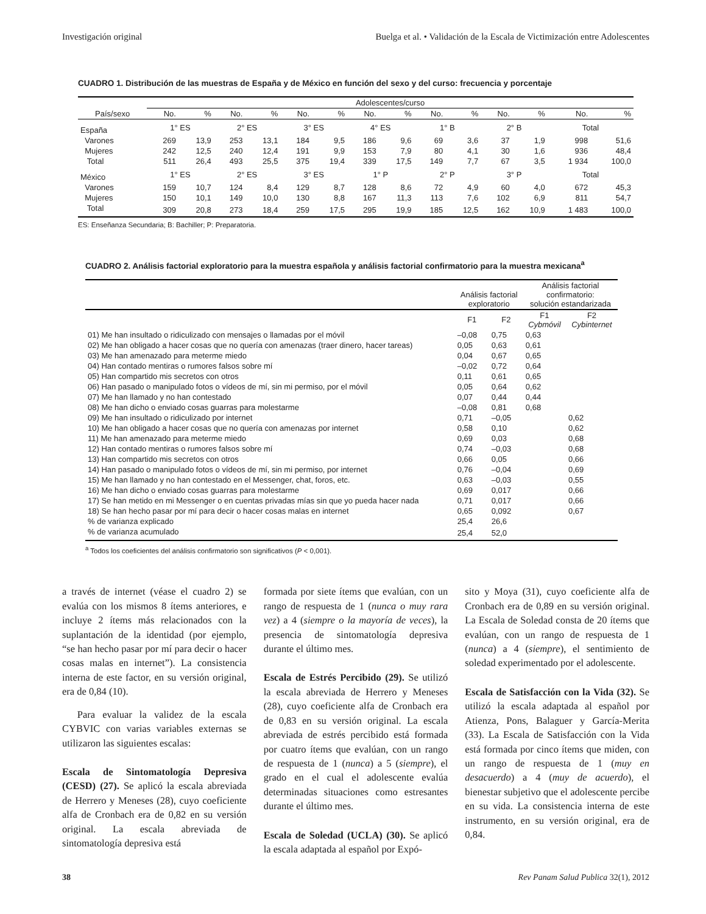Investigación original Buelga et al. • Validación de la Escala de Victimización entre Adolescentes
CUADRO 1. Distribución de las muestras de España y de México en función del sexo y del curso: frecuencia y porcentaje
| | Adolescentes/curso | | | | | | | | | | | | | |
| --- | --- | --- | --- | --- | --- | --- | --- | --- | --- | --- | --- | --- | --- | --- |
| País/sexo | No. | % | No. | % | No. | % | No. | % | No. | % | No. | % | No. | % |
| España | 1° ES | | 2° ES | | 3° ES | | 4° ES | | 1° B | | 2° B | | Total | |
| Varones | 269 | 13,9 | 253 | 13,1 | 184 | 9,5 | 186 | 9,6 | 69 | 3,6 | 37 | 1,9 | 998 | 51,6 |
| Mujeres | 242 | 12,5 | 240 | 12,4 | 191 | 9,9 | 153 | 7,9 | 80 | 4,1 | 30 | 1,6 | 936 | 48,4 |
| Total | 511 | 26,4 | 493 | 25,5 | 375 | 19,4 | 339 | 17,5 | 149 | 7,7 | 67 | 3,5 | 1 934 | 100,0 |
| México | 1° ES | | 2° ES | | 3° ES | | 1° P | | 2° P | | 3° P | | Total | |
| Varones | 159 | 10,7 | 124 | 8,4 | 129 | 8,7 | 128 | 8,6 | 72 | 4,9 | 60 | 4,0 | 672 | 45,3 |
| Mujeres | 150 | 10,1 | 149 | 10,0 | 130 | 8,8 | 167 | 11,3 | 113 | 7,6 | 102 | 6,9 | 811 | 54,7 |
| Total | 309 | 20,8 | 273 | 18,4 | 259 | 17,5 | 295 | 19,9 | 185 | 12,5 | 162 | 10,9 | 1 483 | 100,0 |
ES: Enseñanza Secundaria; B: Bachiller; P: Preparatoria.
CUADRO 2. Análisis factorial exploratorio para la muestra española y análisis factorial confirmatorio para la muestra mexicana<sup>a</sup>
| | Análisis factorial exploratorio | | Análisis factorial confirmatorio: solución estandarizada | |
| --- | --- | --- | --- | --- |
| | F1 | F2 | F1 Cybmóvil | F2 Cybinternet |
| 01) Me han insultado o ridiculizado con mensajes o llamadas por el móvil | –0,08 | 0,75 | 0,63 | |
| 02) Me han obligado a hacer cosas que no quería con amenazas (traer dinero, hacer tareas) | 0,05 | 0,63 | 0,61 | |
| 03) Me han amenazado para meterme miedo | 0,04 | 0,67 | 0,65 | |
| 04) Han contado mentiras o rumores falsos sobre mí | –0,02 | 0,72 | 0,64 | |
| 05) Han compartido mis secretos con otros | 0,11 | 0,61 | 0,65 | |
| 06) Han pasado o manipulado fotos o vídeos de mí, sin mi permiso, por el móvil | 0,05 | 0,64 | 0,62 | |
| 07) Me han llamado y no han contestado | 0,07 | 0,44 | 0,44 | |
| 08) Me han dicho o enviado cosas guarras para molestarme | –0,08 | 0,81 | 0,68 | |
| 09) Me han insultado o ridiculizado por internet | 0,71 | –0,05 | | 0,62 |
| 10) Me han obligado a hacer cosas que no quería con amenazas por internet | 0,58 | 0,10 | | 0,62 |
| 11) Me han amenazado para meterme miedo | 0,69 | 0,03 | | 0,68 |
| 12) Han contado mentiras o rumores falsos sobre mí | 0,74 | –0,03 | | 0,68 |
| 13) Han compartido mis secretos con otros | 0,66 | 0,05 | | 0,66 |
| 14) Han pasado o manipulado fotos o vídeos de mí, sin mi permiso, por internet | 0,76 | –0,04 | | 0,69 |
| 15) Me han llamado y no han contestado en el Messenger, chat, foros, etc. | 0,63 | –0,03 | | 0,55 |
| 16) Me han dicho o enviado cosas guarras para molestarme | 0,69 | 0,017 | | 0,66 |
| 17) Se han metido en mi Messenger o en cuentas privadas mías sin que yo pueda hacer nada | 0,71 | 0,017 | | 0,66 |
| 18) Se han hecho pasar por mí para decir o hacer cosas malas en internet | 0,65 | 0,092 | | 0,67 |
| % de varianza explicado | 25,4 | 26,6 | | |
| % de varianza acumulado | 25,4 | 52,0 | | |
<sup>a</sup> Todos los coeficientes del análisis confirmatorio son significativos (P < 0,001).
a través de internet (véase el cuadro 2) se evalúa con los mismos 8 ítems anteriores, e incluye 2 ítems más relacionados con la suplantación de la identidad (por ejemplo, “se han hecho pasar por mí para decir o hacer cosas malas en internet”). La consistencia interna de este factor, en su versión original, era de 0,84 (10).
Para evaluar la validez de la escala CYBVIC con varias variables externas se utilizaron las siguientes escalas:
Escala de Sintomatología Depresiva (CESD) (27). Se aplicó la escala abreviada de Herrero y Meneses (28), cuyo coeficiente alfa de Cronbach era de 0,82 en su versión original. La escala abreviada de sintomatología depresiva está
formada por siete ítems que evalúan, con un rango de respuesta de 1 (nunca o muy rara vez) a 4 (siempre o la mayoría de veces), la presencia de sintomatología depresiva durante el último mes.
Escala de Estrés Percibido (29). Se utilizó la escala abreviada de Herrero y Meneses (28), cuyo coeficiente alfa de Cronbach era de 0,83 en su versión original. La escala abreviada de estrés percibido está formada por cuatro ítems que evalúan, con un rango de respuesta de 1 (nunca) a 5 (siempre), el grado en el cual el adolescente evalúa determinadas situaciones como estresantes durante el último mes.
Escala de Soledad (UCLA) (30). Se aplicó la escala adaptada al español por Expó-
sito y Moya (31), cuyo coeficiente alfa de Cronbach era de 0,89 en su versión original. La Escala de Soledad consta de 20 ítems que evalúan, con un rango de respuesta de 1 (nunca) a 4 (siempre), el sentimiento de soledad experimentado por el adolescente.
Escala de Satisfacción con la Vida (32). Se utilizó la escala adaptada al español por Atienza, Pons, Balaguer y García-Merita (33). La Escala de Satisfacción con la Vida está formada por cinco ítems que miden, con un rango de respuesta de 1 (muy en desacuerdo) a 4 (muy de acuerdo), el bienestar subjetivo que el adolescente percibe en su vida. La consistencia interna de este instrumento, en su versión original, era de 0,84.
38 Rev Panam Salud Publica 32(1), 2012